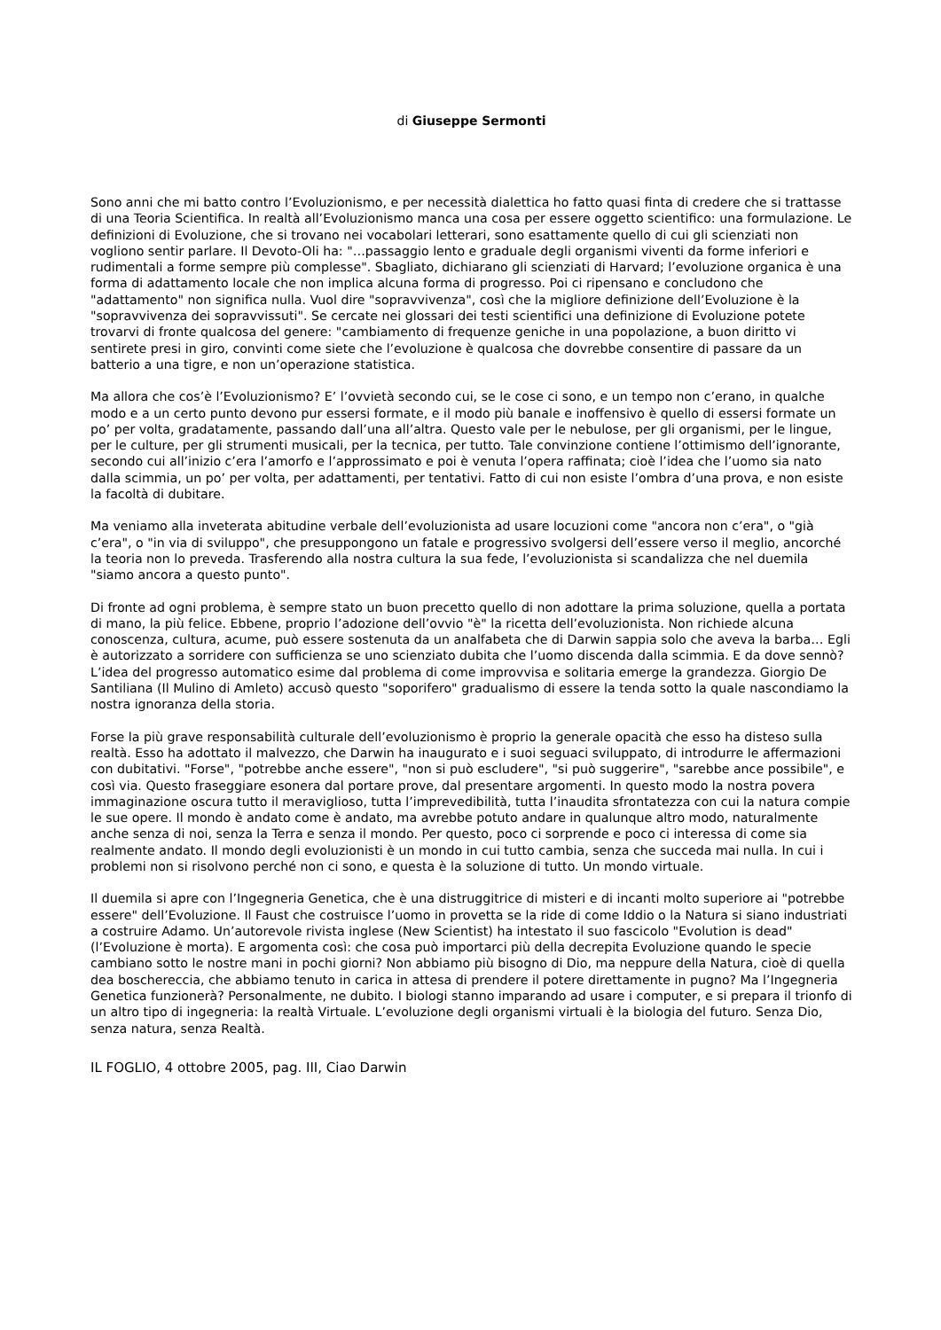di Giuseppe Sermonti
Sono anni che mi batto contro l’Evoluzionismo, e per necessità dialettica ho fatto quasi finta di credere che si trattasse di una Teoria Scientifica. In realtà all’Evoluzionismo manca una cosa per essere oggetto scientifico: una formulazione. Le definizioni di Evoluzione, che si trovano nei vocabolari letterari, sono esattamente quello di cui gli scienziati non vogliono sentir parlare. Il Devoto-Oli ha: "…passaggio lento e graduale degli organismi viventi da forme inferiori e rudimentali a forme sempre più complesse". Sbagliato, dichiarano gli scienziati di Harvard; l’evoluzione organica è una forma di adattamento locale che non implica alcuna forma di progresso. Poi ci ripensano e concludono che "adattamento" non significa nulla. Vuol dire "sopravvivenza", così che la migliore definizione dell’Evoluzione è la "sopravvivenza dei sopravvissuti". Se cercate nei glossari dei testi scientifici una definizione di Evoluzione potete trovarvi di fronte qualcosa del genere: "cambiamento di frequenze geniche in una popolazione, a buon diritto vi sentirete presi in giro, convinti come siete che l’evoluzione è qualcosa che dovrebbe consentire di passare da un batterio a una tigre, e non un’operazione statistica.
Ma allora che cos’è l’Evoluzionismo? E’ l’ovvietà secondo cui, se le cose ci sono, e un tempo non c’erano, in qualche modo e a un certo punto devono pur essersi formate, e il modo più banale e inoffensivo è quello di essersi formate un po’ per volta, gradatamente, passando dall’una all’altra. Questo vale per le nebulose, per gli organismi, per le lingue, per le culture, per gli strumenti musicali, per la tecnica, per tutto. Tale convinzione contiene l’ottimismo dell’ignorante, secondo cui all’inizio c’era l’amorfo e l’approssimato e poi è venuta l’opera raffinata; cioè l’idea che l’uomo sia nato dalla scimmia, un po’ per volta, per adattamenti, per tentativi. Fatto di cui non esiste l’ombra d’una prova, e non esiste la facoltà di dubitare.
Ma veniamo alla inveterata abitudine verbale dell’evoluzionista ad usare locuzioni come "ancora non c’era", o "già c’era", o "in via di sviluppo", che presuppongono un fatale e progressivo svolgersi dell’essere verso il meglio, ancorché la teoria non lo preveda. Trasferendo alla nostra cultura la sua fede, l’evoluzionista si scandalizza che nel duemila "siamo ancora a questo punto".
Di fronte ad ogni problema, è sempre stato un buon precetto quello di non adottare la prima soluzione, quella a portata di mano, la più felice. Ebbene, proprio l’adozione dell’ovvio "è" la ricetta dell’evoluzionista. Non richiede alcuna conoscenza, cultura, acume, può essere sostenuta da un analfabeta che di Darwin sappia solo che aveva la barba… Egli è autorizzato a sorridere con sufficienza se uno scienziato dubita che l’uomo discenda dalla scimmia. E da dove sennò? L’idea del progresso automatico esime dal problema di come improvvisa e solitaria emerge la grandezza. Giorgio De Santiliana (Il Mulino di Amleto) accusò questo "soporifero" gradualismo di essere la tenda sotto la quale nascondiamo la nostra ignoranza della storia.
Forse la più grave responsabilità culturale dell’evoluzionismo è proprio la generale opacità che esso ha disteso sulla realtà. Esso ha adottato il malvezzo, che Darwin ha inaugurato e i suoi seguaci sviluppato, di introdurre le affermazioni con dubitativi. "Forse", "potrebbe anche essere", "non si può escludere", "si può suggerire", "sarebbe ance possibile", e così via. Questo fraseggiare esonera dal portare prove, dal presentare argomenti. In questo modo la nostra povera immaginazione oscura tutto il meraviglioso, tutta l’imprevedibilità, tutta l’inaudita sfrontatezza con cui la natura compie le sue opere. Il mondo è andato come è andato, ma avrebbe potuto andare in qualunque altro modo, naturalmente anche senza di noi, senza la Terra e senza il mondo. Per questo, poco ci sorprende e poco ci interessa di come sia realmente andato. Il mondo degli evoluzionisti è un mondo in cui tutto cambia, senza che succeda mai nulla. In cui i problemi non si risolvono perché non ci sono, e questa è la soluzione di tutto. Un mondo virtuale.
Il duemila si apre con l’Ingegneria Genetica, che è una distruggitrice di misteri e di incanti molto superiore ai "potrebbe essere" dell’Evoluzione. Il Faust che costruisce l’uomo in provetta se la ride di come Iddio o la Natura si siano industriati a costruire Adamo. Un’autorevole rivista inglese (New Scientist) ha intestato il suo fascicolo "Evolution is dead" (l’Evoluzione è morta). E argomenta così: che cosa può importarci più della decrepita Evoluzione quando le specie cambiano sotto le nostre mani in pochi giorni? Non abbiamo più bisogno di Dio, ma neppure della Natura, cioè di quella dea boschereccia, che abbiamo tenuto in carica in attesa di prendere il potere direttamente in pugno? Ma l’Ingegneria Genetica funzionerà? Personalmente, ne dubito. I biologi stanno imparando ad usare i computer, e si prepara il trionfo di un altro tipo di ingegneria: la realtà Virtuale. L’evoluzione degli organismi virtuali è la biologia del futuro. Senza Dio, senza natura, senza Realtà.
IL FOGLIO, 4 ottobre 2005, pag. III, Ciao Darwin